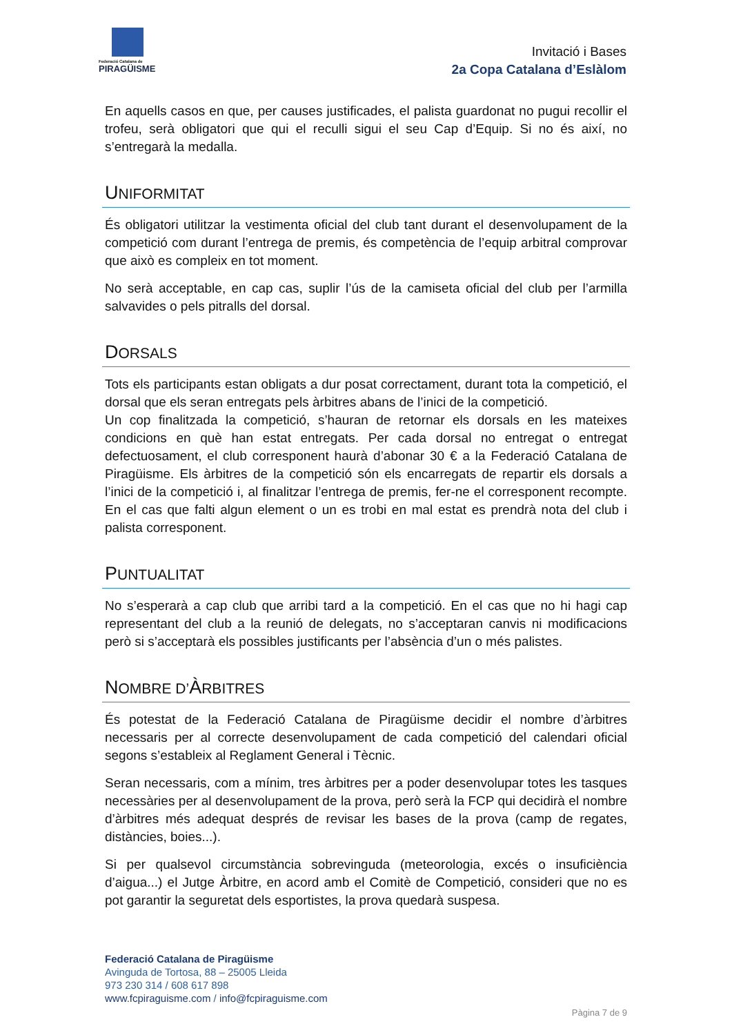Federació Catalana de
PIRAGÜISME
Invitació i Bases
2a Copa Catalana d’Eslàlom
En aquells casos en que, per causes justificades, el palista guardonat no pugui recollir el trofeu, serà obligatori que qui el reculli sigui el seu Cap d’Equip. Si no és així, no s’entregarà la medalla.
UNIFORMITAT
És obligatori utilitzar la vestimenta oficial del club tant durant el desenvolupament de la competició com durant l’entrega de premis, és competència de l’equip arbitral comprovar que això es compleix en tot moment.
No serà acceptable, en cap cas, suplir l’ús de la camiseta oficial del club per l’armilla salvavides o pels pitralls del dorsal.
DORSALS
Tots els participants estan obligats a dur posat correctament, durant tota la competició, el dorsal que els seran entregats pels àrbitres abans de l’inici de la competició.
Un cop finalitzada la competició, s’hauran de retornar els dorsals en les mateixes condicions en què han estat entregats. Per cada dorsal no entregat o entregat defectuosament, el club corresponent haurà d’abonar 30 € a la Federació Catalana de Piragüisme. Els àrbitres de la competició són els encarregats de repartir els dorsals a l’inici de la competició i, al finalitzar l’entrega de premis, fer-ne el corresponent recompte. En el cas que falti algun element o un es trobi en mal estat es prendrà nota del club i palista corresponent.
PUNTUALITAT
No s’esperarà a cap club que arribi tard a la competició. En el cas que no hi hagi cap representant del club a la reunió de delegats, no s’acceptaran canvis ni modificacions però si s’acceptarà els possibles justificants per l’absència d’un o més palistes.
NOMBRE D’ÀRBITRES
És potestat de la Federació Catalana de Piragüisme decidir el nombre d’àrbitres necessaris per al correcte desenvolupament de cada competició del calendari oficial segons s’estableix al Reglament General i Tècnic.
Seran necessaris, com a mínim, tres àrbitres per a poder desenvolupar totes les tasques necessàries per al desenvolupament de la prova, però serà la FCP qui decidirà el nombre d’àrbitres més adequat després de revisar les bases de la prova (camp de regates, distàncies, boies...).
Si per qualsevol circumstància sobrevinguda (meteorologia, excés o insuficiència d’aigua...) el Jutge Àrbitre, en acord amb el Comitè de Competició, consideri que no es pot garantir la seguretat dels esportistes, la prova quedarà suspesa.
Federació Catalana de Piragüisme
Avinguda de Tortosa, 88 – 25005 Lleida
973 230 314 / 608 617 898
www.fcpiraguisme.com / info@fcpiraguisme.com
Pàgina 7 de 9